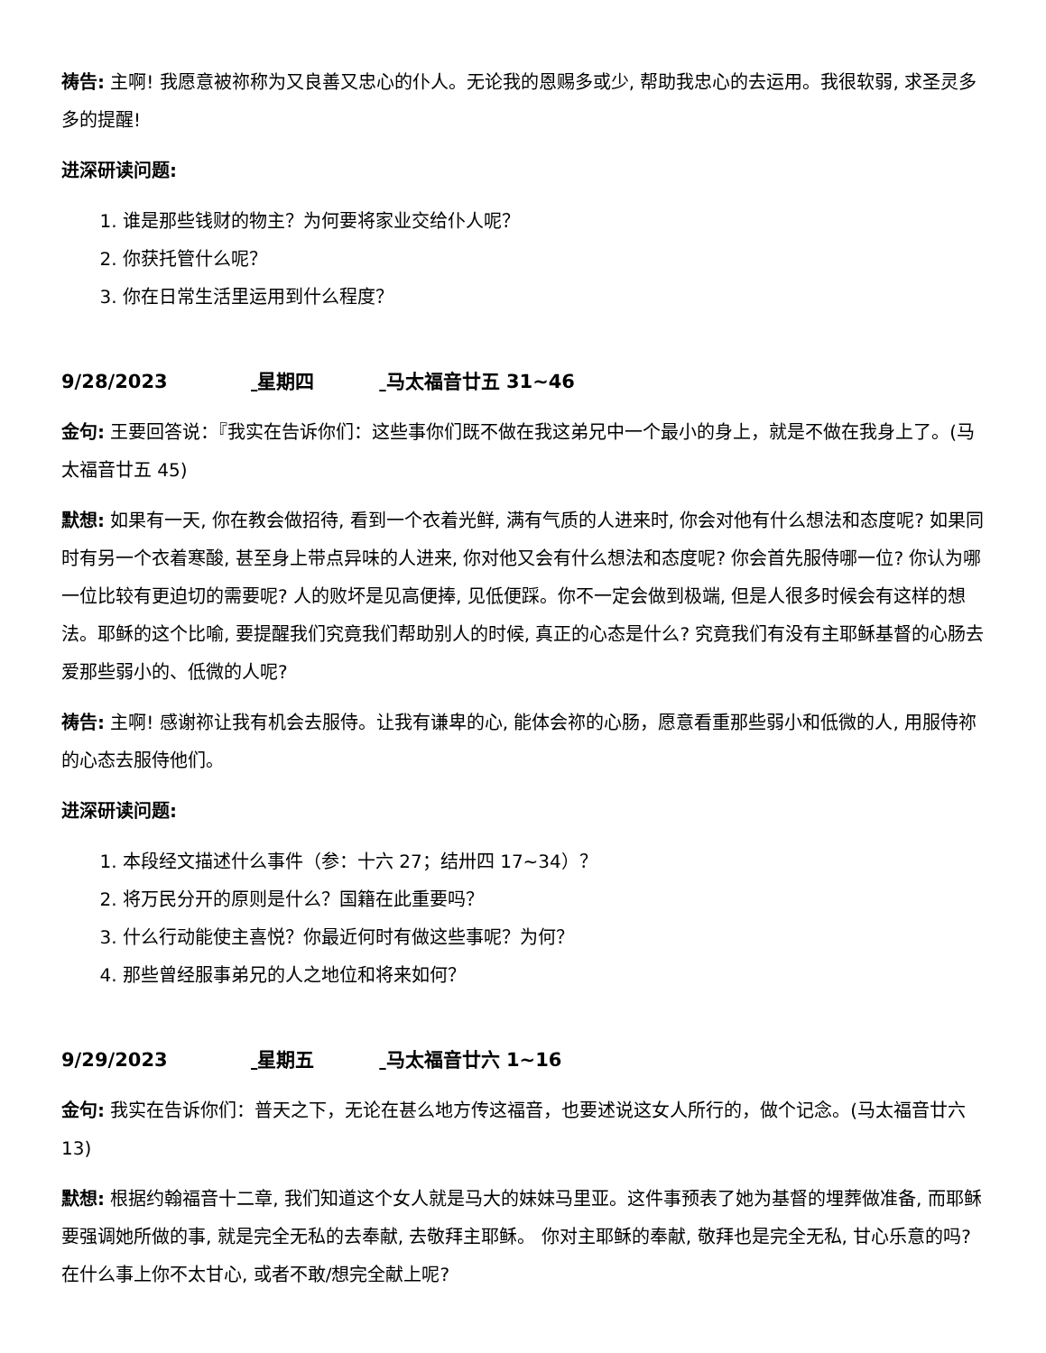祷告: 主啊! 我愿意被祢称为又良善又忠心的仆人。无论我的恩赐多或少, 帮助我忠心的去运用。我很软弱, 求圣灵多多的提醒!
进深研读问题:
1. 谁是那些钱财的物主？为何要将家业交给仆人呢？
2. 你获托管什么呢？
3. 你在日常生活里运用到什么程度？
9/28/2023 星期四 马太福音廿五 31~46
金句: 王要回答说：『我实在告诉你们：这些事你们既不做在我这弟兄中一个最小的身上，就是不做在我身上了。(马太福音廿五 45)
默想: 如果有一天, 你在教会做招待, 看到一个衣着光鲜, 满有气质的人进来时, 你会对他有什么想法和态度呢? 如果同时有另一个衣着寒酸, 甚至身上带点异味的人进来, 你对他又会有什么想法和态度呢? 你会首先服侍哪一位? 你认为哪一位比较有更迫切的需要呢? 人的败坏是见高便捧, 见低便踩。你不一定会做到极端, 但是人很多时候会有这样的想法。耶稣的这个比喻, 要提醒我们究竟我们帮助别人的时候, 真正的心态是什么? 究竟我们有没有主耶稣基督的心肠去爱那些弱小的、低微的人呢?
祷告: 主啊! 感谢祢让我有机会去服侍。让我有谦卑的心, 能体会祢的心肠，愿意看重那些弱小和低微的人, 用服侍祢的心态去服侍他们。
进深研读问题:
1. 本段经文描述什么事件（参：十六 27；结卅四 17~34）？
2. 将万民分开的原则是什么？国籍在此重要吗？
3. 什么行动能使主喜悦？你最近何时有做这些事呢？为何？
4. 那些曾经服事弟兄的人之地位和将来如何？
9/29/2023 星期五 马太福音廿六 1~16
金句: 我实在告诉你们：普天之下，无论在甚么地方传这福音，也要述说这女人所行的，做个记念。(马太福音廿六 13)
默想: 根据约翰福音十二章, 我们知道这个女人就是马大的妹妹马里亚。这件事预表了她为基督的埋葬做准备, 而耶稣要强调她所做的事, 就是完全无私的去奉献, 去敬拜主耶稣。 你对主耶稣的奉献, 敬拜也是完全无私, 甘心乐意的吗? 在什么事上你不太甘心, 或者不敢/想完全献上呢?